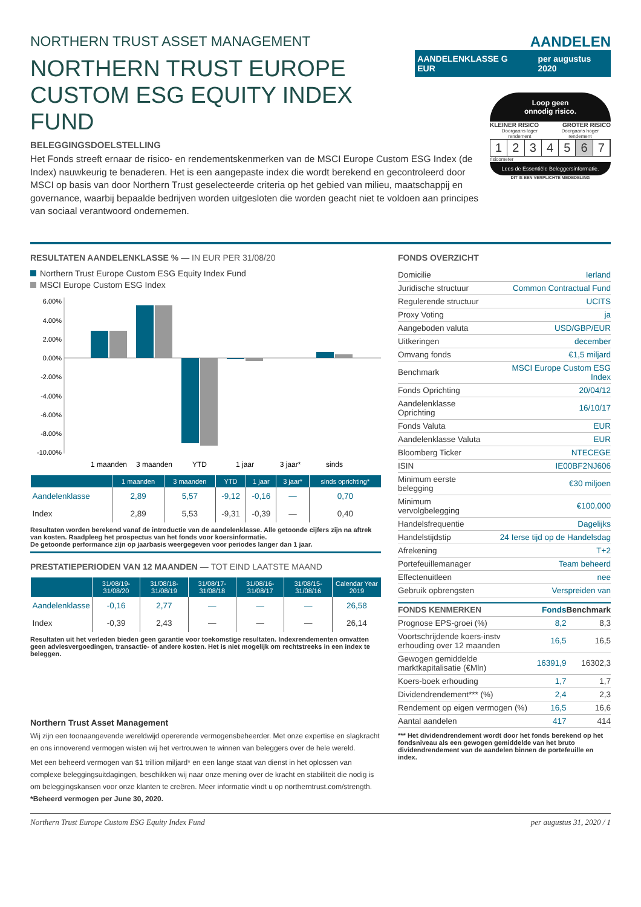NORTHERN TRUST ASSET MANAGEMENT
AANDELEN
NORTHERN TRUST EUROPE
CUSTOM ESG EQUITY INDEX FUND
AANDELENKLASSE G EUR per augustus 2020
BELEGGINGSDOELSTELLING
Het Fonds streeft ernaar de risico- en rendementskenmerken van de MSCI Europe Custom ESG Index (de Index) nauwkeurig te benaderen. Het is een aangepaste index die wordt berekend en gecontroleerd door MSCI op basis van door Northern Trust geselecteerde criteria op het gebied van milieu, maatschappij en governance, waarbij bepaalde bedrijven worden uitgesloten die worden geacht niet te voldoen aan principes van sociaal verantwoord ondernemen.
Loop geen
onnodig risico.
KLEINER RISICO GROTER RISICO
Doorgaans lager rendement Doorgaans hoger rendement
1234567
risicometer
Lees de Essentiële Beleggersinformatie.
DIT IS EEN VERPLICHTE MEDEDELING
RESULTATEN AANDELENKLASSE % — IN EUR PER 31/08/20
Northern Trust Europe Custom ESG Equity Index Fund
MSCI Europe Custom ESG Index
6.00%
4.00%
2.00%
0.00%
-2.00%
-4.00%
-6.00%
-8.00%
-10.00%
1 maanden
3 maanden
YTD
1 jaar
3 jaar*
sinds
| | 1 maanden | 3 maanden | YTD | 1 jaar | 3 jaar* | sinds oprichting* |
| --- | --- | --- | --- | --- | --- | --- |
| Aandelenklasse | 2,89 | 5,57 | -9,12 | -0,16 | — | 0,70 |
| Index | 2,89 | 5,53 | -9,31 | -0,39 | — | 0,40 |
Resultaten worden berekend vanaf de introductie van de aandelenklasse. Alle getoonde cijfers zijn na aftrek van kosten. Raadpleeg het prospectus van het fonds voor koersinformatie.
De getoonde performance zijn op jaarbasis weergegeven voor periodes langer dan 1 jaar.
PRESTATIEPERIODEN VAN 12 MAANDEN — TOT EIND LAATSTE MAAND
| | 31/08/19- 31/08/20 | 31/08/18- 31/08/19 | 31/08/17- 31/08/18 | 31/08/16- 31/08/17 | 31/08/15- 31/08/16 | Calendar Year 2019 |
| --- | --- | --- | --- | --- | --- | --- |
| Aandelenklasse | -0,16 | 2,77 | — | — | — | 26,58 |
| Index | -0,39 | 2,43 | — | — | — | 26,14 |
Resultaten uit het verleden bieden geen garantie voor toekomstige resultaten. Indexrendementen omvatten geen adviesvergoedingen, transactie- of andere kosten. Het is niet mogelijk om rechtstreeks in een index te beleggen.
Northern Trust Asset Management
Wij zijn een toonaangevende wereldwijd opererende vermogensbeheerder. Met onze expertise en slagkracht en ons innoverend vermogen wisten wij het vertrouwen te winnen van beleggers over de hele wereld.
Met een beheerd vermogen van $1 trillion miljard* en een lange staat van dienst in het oplossen van complexe beleggingsuitdagingen, beschikken wij naar onze mening over de kracht en stabiliteit die nodig is om beleggingskansen voor onze klanten te creëren. Meer informatie vindt u op northerntrust.com/strength.
*Beheerd vermogen per June 30, 2020.
FONDS OVERZICHT
| Domicilie | Ierland |
| Juridische structuur | Common Contractual Fund |
| Regulerende structuur | UCITS |
| Proxy Voting | ja |
| Aangeboden valuta | USD/GBP/EUR |
| Uitkeringen | december |
| Omvang fonds | €1,5 miljard |
| Benchmark | MSCI Europe Custom ESG Index |
| Fonds Oprichting | 20/04/12 |
| Aandelenklasse Oprichting | 16/10/17 |
| Fonds Valuta | EUR |
| Aandelenklasse Valuta | EUR |
| Bloomberg Ticker | NTECEGE |
| ISIN | IE00BF2NJ606 |
| Minimum eerste belegging | €30 miljoen |
| Minimum vervolgbelegging | €100,000 |
| Handelsfrequentie | Dagelijks |
| Handelstijdstip | 24 Ierse tijd op de Handelsdag |
| Afrekening | T+2 |
| Portefeuillemanager | Team beheerd |
| Effectenuitleen | nee |
| Gebruik opbrengsten | Verspreiden van |
| FONDS KENMERKEN | Fonds | Benchmark |
| Prognose EPS-groei (%) | 8,2 | 8,3 |
| Voortschrijdende koers-instv erhouding over 12 maanden | 16,5 | 16,5 |
| Gewogen gemiddelde marktkapitalisatie (€Mln) | 16391,9 | 16302,3 |
| Koers-boek erhouding | 1,7 | 1,7 |
| Dividendrendement*** (%) | 2,4 | 2,3 |
| Rendement op eigen vermogen (%) | 16,5 | 16,6 |
| Aantal aandelen | 417 | 414 |
*** Het dividendrendement wordt door het fonds berekend op het fondsniveau als een gewogen gemiddelde van het bruto dividendrendement van de aandelen binnen de portefeuille en index.
Northern Trust Europe Custom ESG Equity Index Fund per augustus 31, 2020 / 1